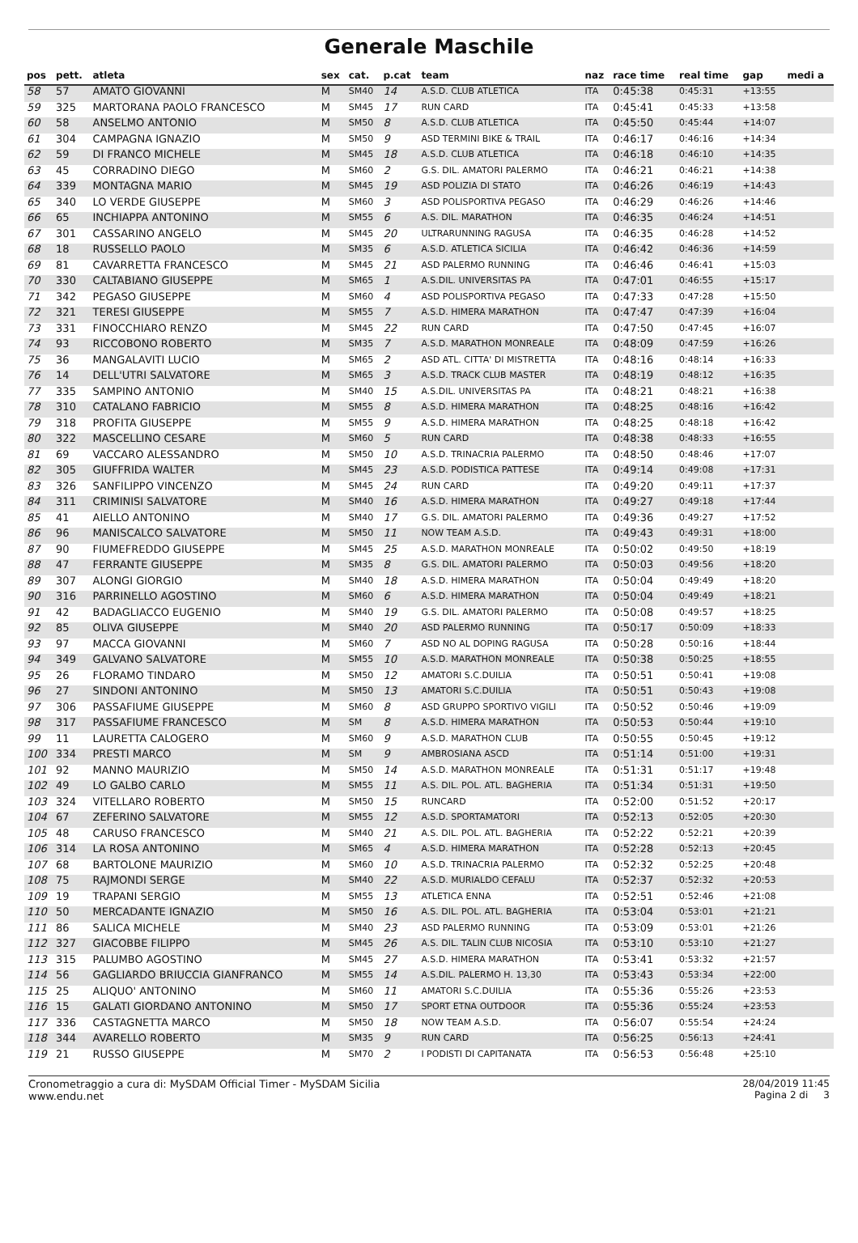Generale Maschile
| pos | pett. | atleta | sex | cat. | p.cat | team | naz | race time | real time | gap | medi a |
| --- | --- | --- | --- | --- | --- | --- | --- | --- | --- | --- | --- |
| 58 | 57 | AMATO GIOVANNI | M | SM40 | 14 | A.S.D. CLUB ATLETICA | ITA | 0:45:38 | 0:45:31 | +13:55 | |
| 59 | 325 | MARTORANA PAOLO FRANCESCO | M | SM45 | 17 | RUN CARD | ITA | 0:45:41 | 0:45:33 | +13:58 | |
| 60 | 58 | ANSELMO ANTONIO | M | SM50 | 8 | A.S.D. CLUB ATLETICA | ITA | 0:45:50 | 0:45:44 | +14:07 | |
| 61 | 304 | CAMPAGNA IGNAZIO | M | SM50 | 9 | ASD TERMINI BIKE & TRAIL | ITA | 0:46:17 | 0:46:16 | +14:34 | |
| 62 | 59 | DI FRANCO MICHELE | M | SM45 | 18 | A.S.D. CLUB ATLETICA | ITA | 0:46:18 | 0:46:10 | +14:35 | |
| 63 | 45 | CORRADINO DIEGO | M | SM60 | 2 | G.S. DIL. AMATORI PALERMO | ITA | 0:46:21 | 0:46:21 | +14:38 | |
| 64 | 339 | MONTAGNA MARIO | M | SM45 | 19 | ASD POLIZIA DI STATO | ITA | 0:46:26 | 0:46:19 | +14:43 | |
| 65 | 340 | LO VERDE GIUSEPPE | M | SM60 | 3 | ASD POLISPORTIVA PEGASO | ITA | 0:46:29 | 0:46:26 | +14:46 | |
| 66 | 65 | INCHIAPPA ANTONINO | M | SM55 | 6 | A.S. DIL. MARATHON | ITA | 0:46:35 | 0:46:24 | +14:51 | |
| 67 | 301 | CASSARINO ANGELO | M | SM45 | 20 | ULTRARUNNING RAGUSA | ITA | 0:46:35 | 0:46:28 | +14:52 | |
| 68 | 18 | RUSSELLO PAOLO | M | SM35 | 6 | A.S.D. ATLETICA SICILIA | ITA | 0:46:42 | 0:46:36 | +14:59 | |
| 69 | 81 | CAVARRETTA FRANCESCO | M | SM45 | 21 | ASD PALERMO RUNNING | ITA | 0:46:46 | 0:46:41 | +15:03 | |
| 70 | 330 | CALTABIANO GIUSEPPE | M | SM65 | 1 | A.S.DIL. UNIVERSITAS PA | ITA | 0:47:01 | 0:46:55 | +15:17 | |
| 71 | 342 | PEGASO GIUSEPPE | M | SM60 | 4 | ASD POLISPORTIVA PEGASO | ITA | 0:47:33 | 0:47:28 | +15:50 | |
| 72 | 321 | TERESI GIUSEPPE | M | SM55 | 7 | A.S.D. HIMERA MARATHON | ITA | 0:47:47 | 0:47:39 | +16:04 | |
| 73 | 331 | FINOCCHIARO RENZO | M | SM45 | 22 | RUN CARD | ITA | 0:47:50 | 0:47:45 | +16:07 | |
| 74 | 93 | RICCOBONO ROBERTO | M | SM35 | 7 | A.S.D. MARATHON MONREALE | ITA | 0:48:09 | 0:47:59 | +16:26 | |
| 75 | 36 | MANGALAVITI LUCIO | M | SM65 | 2 | ASD ATL. CITTA' DI MISTRETTA | ITA | 0:48:16 | 0:48:14 | +16:33 | |
| 76 | 14 | DELL'UTRI SALVATORE | M | SM65 | 3 | A.S.D. TRACK CLUB MASTER | ITA | 0:48:19 | 0:48:12 | +16:35 | |
| 77 | 335 | SAMPINO ANTONIO | M | SM40 | 15 | A.S.DIL. UNIVERSITAS PA | ITA | 0:48:21 | 0:48:21 | +16:38 | |
| 78 | 310 | CATALANO FABRICIO | M | SM55 | 8 | A.S.D. HIMERA MARATHON | ITA | 0:48:25 | 0:48:16 | +16:42 | |
| 79 | 318 | PROFITA GIUSEPPE | M | SM55 | 9 | A.S.D. HIMERA MARATHON | ITA | 0:48:25 | 0:48:18 | +16:42 | |
| 80 | 322 | MASCELLINO CESARE | M | SM60 | 5 | RUN CARD | ITA | 0:48:38 | 0:48:33 | +16:55 | |
| 81 | 69 | VACCARO ALESSANDRO | M | SM50 | 10 | A.S.D. TRINACRIA PALERMO | ITA | 0:48:50 | 0:48:46 | +17:07 | |
| 82 | 305 | GIUFFRIDA WALTER | M | SM45 | 23 | A.S.D. PODISTICA PATTESE | ITA | 0:49:14 | 0:49:08 | +17:31 | |
| 83 | 326 | SANFILIPPO VINCENZO | M | SM45 | 24 | RUN CARD | ITA | 0:49:20 | 0:49:11 | +17:37 | |
| 84 | 311 | CRIMINISI SALVATORE | M | SM40 | 16 | A.S.D. HIMERA MARATHON | ITA | 0:49:27 | 0:49:18 | +17:44 | |
| 85 | 41 | AIELLO ANTONINO | M | SM40 | 17 | G.S. DIL. AMATORI PALERMO | ITA | 0:49:36 | 0:49:27 | +17:52 | |
| 86 | 96 | MANISCALCO SALVATORE | M | SM50 | 11 | NOW TEAM A.S.D. | ITA | 0:49:43 | 0:49:31 | +18:00 | |
| 87 | 90 | FIUMEFREDDO GIUSEPPE | M | SM45 | 25 | A.S.D. MARATHON MONREALE | ITA | 0:50:02 | 0:49:50 | +18:19 | |
| 88 | 47 | FERRANTE GIUSEPPE | M | SM35 | 8 | G.S. DIL. AMATORI PALERMO | ITA | 0:50:03 | 0:49:56 | +18:20 | |
| 89 | 307 | ALONGI GIORGIO | M | SM40 | 18 | A.S.D. HIMERA MARATHON | ITA | 0:50:04 | 0:49:49 | +18:20 | |
| 90 | 316 | PARRINELLO AGOSTINO | M | SM60 | 6 | A.S.D. HIMERA MARATHON | ITA | 0:50:04 | 0:49:49 | +18:21 | |
| 91 | 42 | BADAGLIACCO EUGENIO | M | SM40 | 19 | G.S. DIL. AMATORI PALERMO | ITA | 0:50:08 | 0:49:57 | +18:25 | |
| 92 | 85 | OLIVA GIUSEPPE | M | SM40 | 20 | ASD PALERMO RUNNING | ITA | 0:50:17 | 0:50:09 | +18:33 | |
| 93 | 97 | MACCA GIOVANNI | M | SM60 | 7 | ASD NO AL DOPING RAGUSA | ITA | 0:50:28 | 0:50:16 | +18:44 | |
| 94 | 349 | GALVANO SALVATORE | M | SM55 | 10 | A.S.D. MARATHON MONREALE | ITA | 0:50:38 | 0:50:25 | +18:55 | |
| 95 | 26 | FLORAMO TINDARO | M | SM50 | 12 | AMATORI S.C.DUILIA | ITA | 0:50:51 | 0:50:41 | +19:08 | |
| 96 | 27 | SINDONI ANTONINO | M | SM50 | 13 | AMATORI S.C.DUILIA | ITA | 0:50:51 | 0:50:43 | +19:08 | |
| 97 | 306 | PASSAFIUME GIUSEPPE | M | SM60 | 8 | ASD GRUPPO SPORTIVO VIGILI | ITA | 0:50:52 | 0:50:46 | +19:09 | |
| 98 | 317 | PASSAFIUME FRANCESCO | M | SM | 8 | A.S.D. HIMERA MARATHON | ITA | 0:50:53 | 0:50:44 | +19:10 | |
| 99 | 11 | LAURETTA CALOGERO | M | SM60 | 9 | A.S.D. MARATHON CLUB | ITA | 0:50:55 | 0:50:45 | +19:12 | |
| 100 | 334 | PRESTI MARCO | M | SM | 9 | AMBROSIANA ASCD | ITA | 0:51:14 | 0:51:00 | +19:31 | |
| 101 | 92 | MANNO MAURIZIO | M | SM50 | 14 | A.S.D. MARATHON MONREALE | ITA | 0:51:31 | 0:51:17 | +19:48 | |
| 102 | 49 | LO GALBO CARLO | M | SM55 | 11 | A.S. DIL. POL. ATL. BAGHERIA | ITA | 0:51:34 | 0:51:31 | +19:50 | |
| 103 | 324 | VITELLARO ROBERTO | M | SM50 | 15 | RUNCARD | ITA | 0:52:00 | 0:51:52 | +20:17 | |
| 104 | 67 | ZEFERINO SALVATORE | M | SM55 | 12 | A.S.D. SPORTAMATORI | ITA | 0:52:13 | 0:52:05 | +20:30 | |
| 105 | 48 | CARUSO FRANCESCO | M | SM40 | 21 | A.S. DIL. POL. ATL. BAGHERIA | ITA | 0:52:22 | 0:52:21 | +20:39 | |
| 106 | 314 | LA ROSA ANTONINO | M | SM65 | 4 | A.S.D. HIMERA MARATHON | ITA | 0:52:28 | 0:52:13 | +20:45 | |
| 107 | 68 | BARTOLONE MAURIZIO | M | SM60 | 10 | A.S.D. TRINACRIA PALERMO | ITA | 0:52:32 | 0:52:25 | +20:48 | |
| 108 | 75 | RAJMONDI SERGE | M | SM40 | 22 | A.S.D. MURIALDO CEFALU | ITA | 0:52:37 | 0:52:32 | +20:53 | |
| 109 | 19 | TRAPANI SERGIO | M | SM55 | 13 | ATLETICA ENNA | ITA | 0:52:51 | 0:52:46 | +21:08 | |
| 110 | 50 | MERCADANTE IGNAZIO | M | SM50 | 16 | A.S. DIL. POL. ATL. BAGHERIA | ITA | 0:53:04 | 0:53:01 | +21:21 | |
| 111 | 86 | SALICA MICHELE | M | SM40 | 23 | ASD PALERMO RUNNING | ITA | 0:53:09 | 0:53:01 | +21:26 | |
| 112 | 327 | GIACOBBE FILIPPO | M | SM45 | 26 | A.S. DIL. TALIN CLUB NICOSIA | ITA | 0:53:10 | 0:53:10 | +21:27 | |
| 113 | 315 | PALUMBO AGOSTINO | M | SM45 | 27 | A.S.D. HIMERA MARATHON | ITA | 0:53:41 | 0:53:32 | +21:57 | |
| 114 | 56 | GAGLIARDO BRIUCCIA GIANFRANCO | M | SM55 | 14 | A.S.DIL. PALERMO H. 13,30 | ITA | 0:53:43 | 0:53:34 | +22:00 | |
| 115 | 25 | ALIQUO' ANTONINO | M | SM60 | 11 | AMATORI S.C.DUILIA | ITA | 0:55:36 | 0:55:26 | +23:53 | |
| 116 | 15 | GALATI GIORDANO ANTONINO | M | SM50 | 17 | SPORT ETNA OUTDOOR | ITA | 0:55:36 | 0:55:24 | +23:53 | |
| 117 | 336 | CASTAGNETTA MARCO | M | SM50 | 18 | NOW TEAM A.S.D. | ITA | 0:56:07 | 0:55:54 | +24:24 | |
| 118 | 344 | AVARELLO ROBERTO | M | SM35 | 9 | RUN CARD | ITA | 0:56:25 | 0:56:13 | +24:41 | |
| 119 | 21 | RUSSO GIUSEPPE | M | SM70 | 2 | I PODISTI DI CAPITANATA | ITA | 0:56:53 | 0:56:48 | +25:10 | |
Cronometraggio a cura di: MySDAM Official Timer - MySDAM Sicilia
www.endu.net
28/04/2019 11:45
Pagina 2 di 3